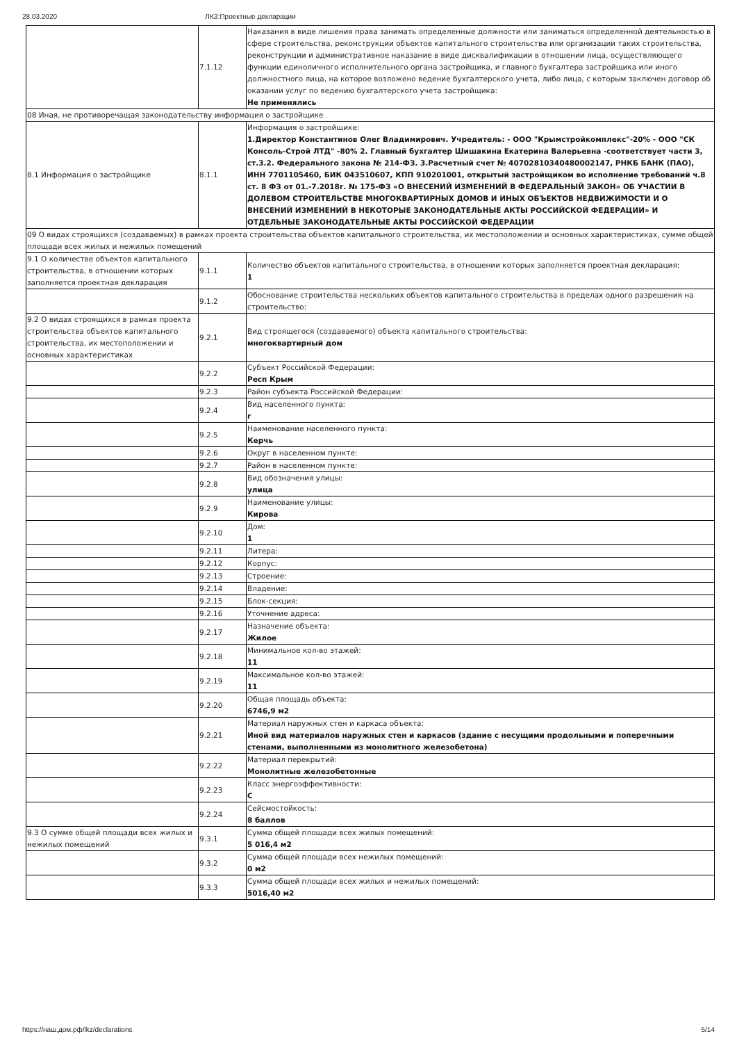28.03.2020 ЛКЗ:Проектные декларации
| | 7.1.12 | Наказания в виде лишения права занимать определенные должности или заниматься определенной деятельностью в сфере строительства, реконструкции объектов капитального строительства или организации таких строительства, реконструкции и административное наказание в виде дисквалификации в отношении лица, осуществляющего функции единоличного исполнительного органа застройщика, и главного бухгалтера застройщика или иного должностного лица, на которое возложено ведение бухгалтерского учета, либо лица, с которым заключен договор об оказании услуг по ведению бухгалтерского учета застройщика: Не применялись |
| 08 Иная, не противоречащая законодательству информация о застройщике | | |
| 8.1 Информация о застройщике | 8.1.1 | Информация о застройщике: 1.Директор Константинов Олег Владимирович. Учредитель: - ООО "Крымстройкомплекс"-20% - ООО "СК Консоль-Строй ЛТД" -80% 2. Главный бухгалтер Шишакина Екатерина Валерьевна -соответствует части 3, ст.3.2. Федерального закона № 214-ФЗ. 3.Расчетный счет № 40702810340480002147, РНКБ БАНК (ПАО), ИНН 7701105460, БИК 043510607, КПП 910201001, открытый застройщиком во исполнение требований ч.8 ст. 8 ФЗ от 01.-7.2018г. № 175-ФЗ «О ВНЕСЕНИЙ ИЗМЕНЕНИЙ В ФЕДЕРАЛЬНЫЙ ЗАКОН» ОБ УЧАСТИИ В ДОЛЕВОМ СТРОИТЕЛЬСТВЕ МНОГОКВАРТИРНЫХ ДОМОВ И ИНЫХ ОБЪЕКТОВ НЕДВИЖИМОСТИ И О ВНЕСЕНИЙ ИЗМЕНЕНИЙ В НЕКОТОРЫЕ ЗАКОНОДАТЕЛЬНЫЕ АКТЫ РОССИЙСКОЙ ФЕДЕРАЦИИ» И ОТДЕЛЬНЫЕ ЗАКОНОДАТЕЛЬНЫЕ АКТЫ РОССИЙСКОЙ ФЕДЕРАЦИИ |
| 09 О видах строящихся (создаваемых) в рамках проекта строительства объектов капитального строительства, их местоположении и основных характеристиках, сумме общей площади всех жилых и нежилых помещений | | |
| 9.1 О количестве объектов капитального строительства, в отношении которых заполняется проектная декларация | 9.1.1 | Количество объектов капитального строительства, в отношении которых заполняется проектная декларация: 1 |
| | 9.1.2 | Обоснование строительства нескольких объектов капитального строительства в пределах одного разрешения на строительство: |
| 9.2 О видах строящихся в рамках проекта строительства объектов капитального строительства, их местоположении и основных характеристиках | 9.2.1 | Вид строящегося (создаваемого) объекта капитального строительства: многоквартирный дом |
| | 9.2.2 | Субъект Российской Федерации: Респ Крым |
| | 9.2.3 | Район субъекта Российской Федерации: |
| | 9.2.4 | Вид населенного пункта: г |
| | 9.2.5 | Наименование населенного пункта: Керчь |
| | 9.2.6 | Округ в населенном пункте: |
| | 9.2.7 | Район в населенном пункте: |
| | 9.2.8 | Вид обозначения улицы: улица |
| | 9.2.9 | Наименование улицы: Кирова |
| | 9.2.10 | Дом: 1 |
| | 9.2.11 | Литера: |
| | 9.2.12 | Корпус: |
| | 9.2.13 | Строение: |
| | 9.2.14 | Владение: |
| | 9.2.15 | Блок-секция: |
| | 9.2.16 | Уточнение адреса: |
| | 9.2.17 | Назначение объекта: Жилое |
| | 9.2.18 | Минимальное кол-во этажей: 11 |
| | 9.2.19 | Максимальное кол-во этажей: 11 |
| | 9.2.20 | Общая площадь объекта: 6746,9 м2 |
| | 9.2.21 | Материал наружных стен и каркаса объекта: Иной вид материалов наружных стен и каркасов (здание с несущими продольными и поперечными стенами, выполненными из монолитного железобетона) |
| | 9.2.22 | Материал перекрытий: Монолитные железобетонные |
| | 9.2.23 | Класс энергоэффективности: C |
| | 9.2.24 | Сейсмостойкость: 8 баллов |
| 9.3 О сумме общей площади всех жилых и нежилых помещений | 9.3.1 | Сумма общей площади всех жилых помещений: 5 016,4 м2 |
| | 9.3.2 | Сумма общей площади всех нежилых помещений: 0 м2 |
| | 9.3.3 | Сумма общей площади всех жилых и нежилых помещений: 5016,40 м2 |
https://наш.дом.рф/lkz/declarations 5/14